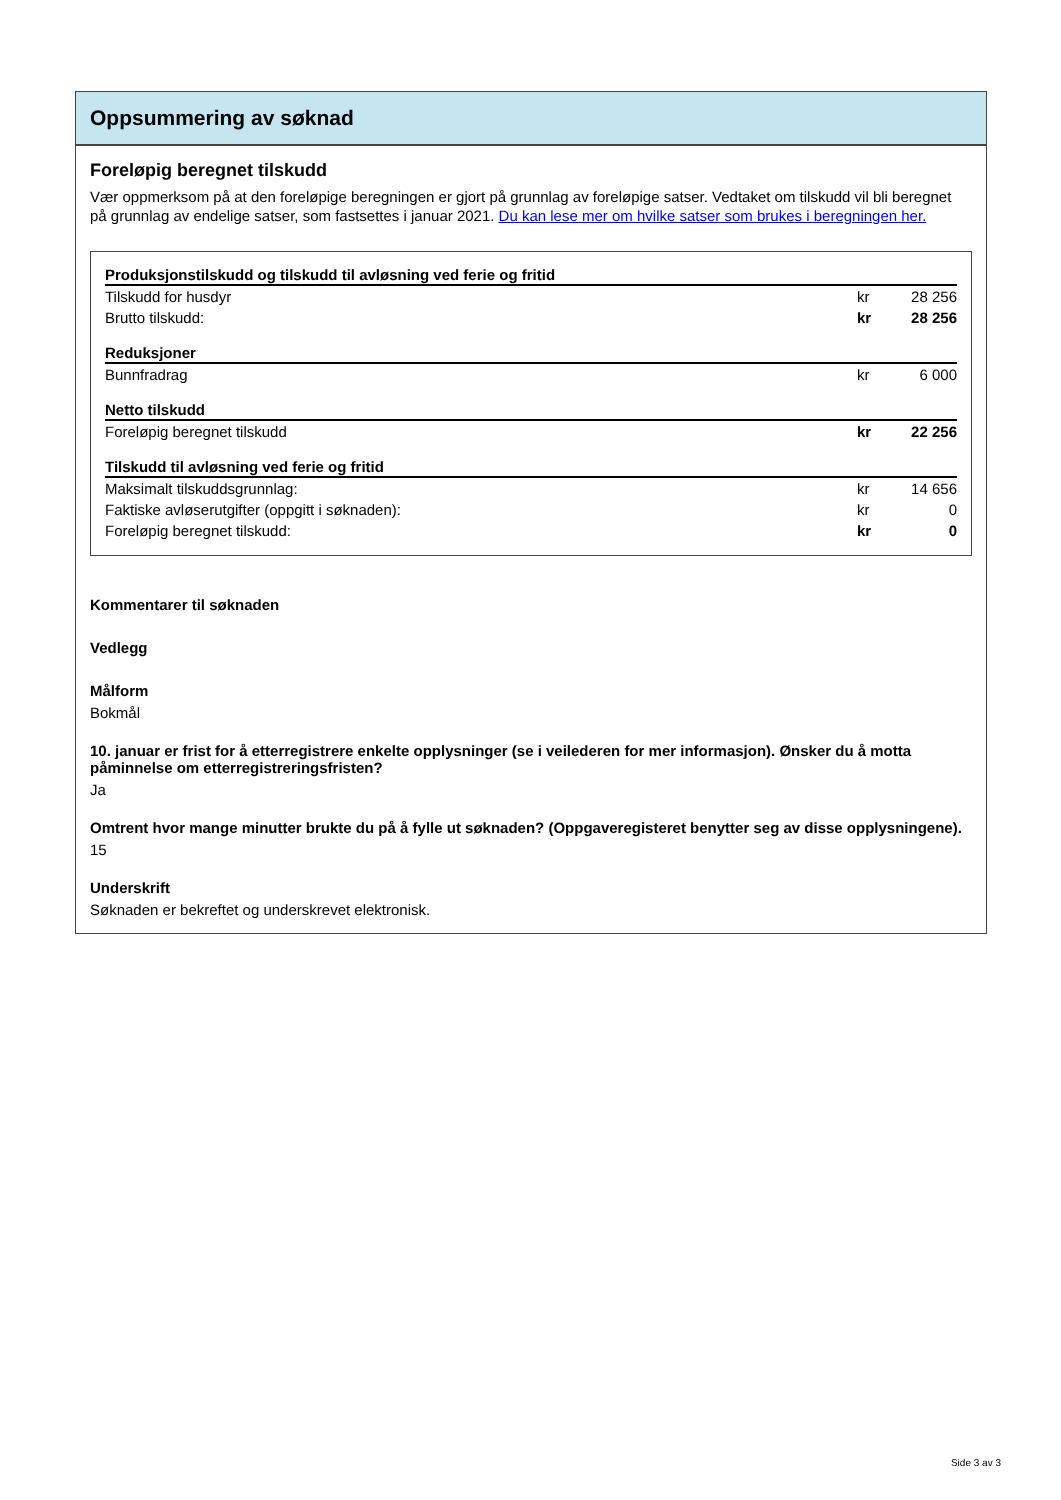Oppsummering av søknad
Foreløpig beregnet tilskudd
Vær oppmerksom på at den foreløpige beregningen er gjort på grunnlag av foreløpige satser. Vedtaket om tilskudd vil bli beregnet på grunnlag av endelige satser, som fastsettes i januar 2021. Du kan lese mer om hvilke satser som brukes i beregningen her.
| Produksjonstilskudd og tilskudd til avløsning ved ferie og fritid | | |
| --- | --- | --- |
| Tilskudd for husdyr | kr | 28 256 |
| Brutto tilskudd: | kr | 28 256 |
| Reduksjoner | | |
| Bunnfradrag | kr | 6 000 |
| Netto tilskudd | | |
| Foreløpig beregnet tilskudd | kr | 22 256 |
| Tilskudd til avløsning ved ferie og fritid | | |
| Maksimalt tilskuddsgrunnlag: | kr | 14 656 |
| Faktiske avløserutgifter (oppgitt i søknaden): | kr | 0 |
| Foreløpig beregnet tilskudd: | kr | 0 |
Kommentarer til søknaden
Vedlegg
Målform
Bokmål
10. januar er frist for å etterregistrere enkelte opplysninger (se i veilederen for mer informasjon). Ønsker du å motta påminnelse om etterregistreringsfristen?
Ja
Omtrent hvor mange minutter brukte du på å fylle ut søknaden? (Oppgaveregisteret benytter seg av disse opplysningene).
15
Underskrift
Søknaden er bekreftet og underskrevet elektronisk.
Side 3 av 3